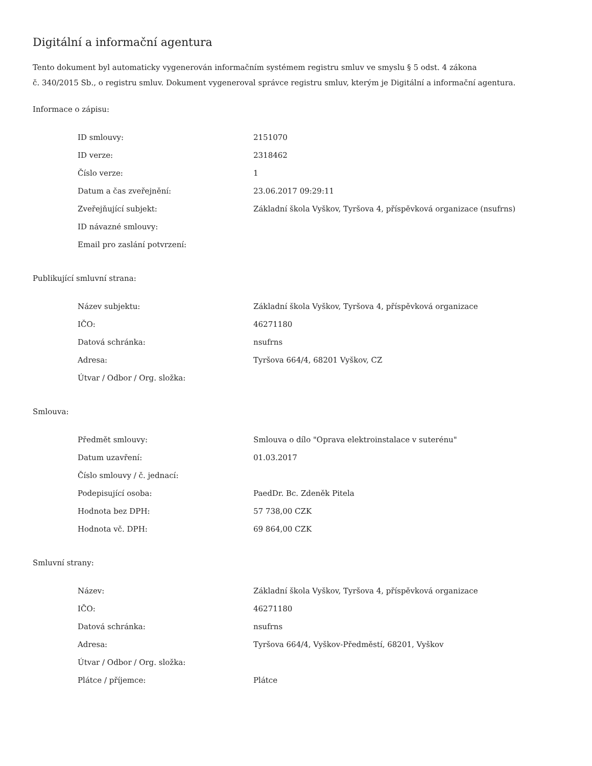Digitální a informační agentura
Tento dokument byl automaticky vygenerován informačním systémem registru smluv ve smyslu § 5 odst. 4 zákona
č. 340/2015 Sb., o registru smluv. Dokument vygeneroval správce registru smluv, kterým je Digitální a informační agentura.
Informace o zápisu:
| ID smlouvy: | 2151070 |
| ID verze: | 2318462 |
| Číslo verze: | 1 |
| Datum a čas zveřejnění: | 23.06.2017 09:29:11 |
| Zveřejňující subjekt: | Základní škola Vyškov, Tyršova 4, příspěvková organizace (nsufrns) |
| ID návazné smlouvy: | |
| Email pro zaslání potvrzení: | |
Publikující smluvní strana:
| Název subjektu: | Základní škola Vyškov, Tyršova 4, příspěvková organizace |
| IČO: | 46271180 |
| Datová schránka: | nsufrns |
| Adresa: | Tyršova 664/4, 68201 Vyškov, CZ |
| Útvar / Odbor / Org. složka: | |
Smlouva:
| Předmět smlouvy: | Smlouva o dílo "Oprava elektroinstalace v suterénu" |
| Datum uzavření: | 01.03.2017 |
| Číslo smlouvy / č. jednací: | |
| Podepisující osoba: | PaedDr. Bc. Zdeněk Pitela |
| Hodnota bez DPH: | 57 738,00 CZK |
| Hodnota vč. DPH: | 69 864,00 CZK |
Smluvní strany:
| Název: | Základní škola Vyškov, Tyršova 4, příspěvková organizace |
| IČO: | 46271180 |
| Datová schránka: | nsufrns |
| Adresa: | Tyršova 664/4, Vyškov-Předměstí, 68201, Vyškov |
| Útvar / Odbor / Org. složka: | |
| Plátce / příjemce: | Plátce |